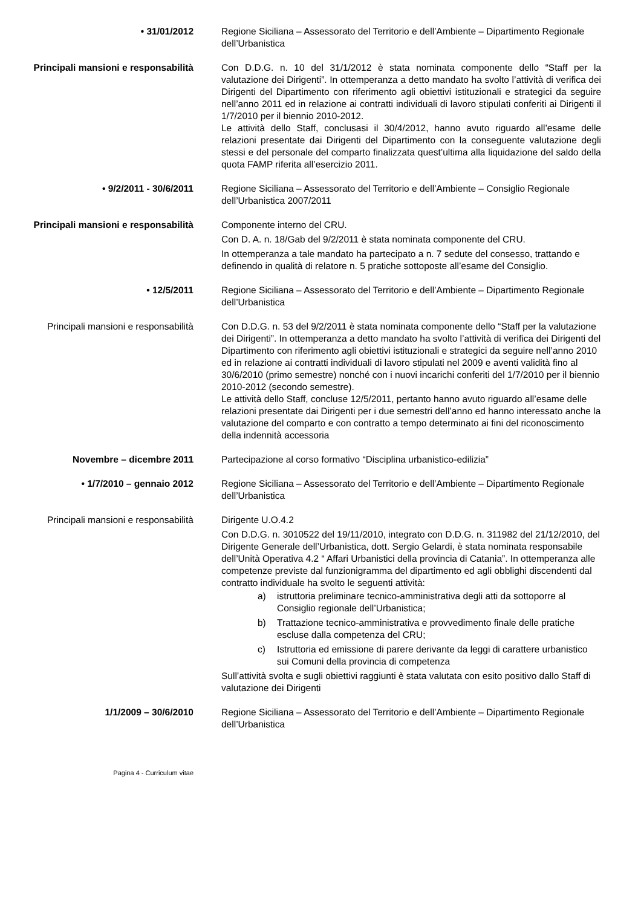• 31/01/2012 Regione Siciliana – Assessorato del Territorio e dell’Ambiente – Dipartimento Regionale dell’Urbanistica
Principali mansioni e responsabilità
Con D.D.G. n. 10 del 31/1/2012 è stata nominata componente dello “Staff per la valutazione dei Dirigenti”. In ottemperanza a detto mandato ha svolto l’attività di verifica dei Dirigenti del Dipartimento con riferimento agli obiettivi istituzionali e strategici da seguire nell’anno 2011 ed in relazione ai contratti individuali di lavoro stipulati conferiti ai Dirigenti il 1/7/2010 per il biennio 2010-2012.
Le attività dello Staff, conclusasi il 30/4/2012, hanno avuto riguardo all’esame delle relazioni presentate dai Dirigenti del Dipartimento con la conseguente valutazione degli stessi e del personale del comparto finalizzata quest’ultima alla liquidazione del saldo della quota FAMP riferita all’esercizio 2011.
• 9/2/2011 - 30/6/2011 Regione Siciliana – Assessorato del Territorio e dell’Ambiente – Consiglio Regionale dell’Urbanistica 2007/2011
Principali mansioni e responsabilità
Componente interno del CRU.
Con D. A. n. 18/Gab del 9/2/2011 è stata nominata componente del CRU.
In ottemperanza a tale mandato ha partecipato a n. 7 sedute del consesso, trattando e definendo in qualità di relatore n. 5 pratiche sottoposte all’esame del Consiglio.
• 12/5/2011 Regione Siciliana – Assessorato del Territorio e dell’Ambiente – Dipartimento Regionale dell’Urbanistica
Principali mansioni e responsabilità
Con D.D.G. n. 53 del 9/2/2011 è stata nominata componente dello “Staff per la valutazione dei Dirigenti”. In ottemperanza a detto mandato ha svolto l’attività di verifica dei Dirigenti del Dipartimento con riferimento agli obiettivi istituzionali e strategici da seguire nell’anno 2010 ed in relazione ai contratti individuali di lavoro stipulati nel 2009 e aventi validità fino al 30/6/2010 (primo semestre) nonché con i nuovi incarichi conferiti del 1/7/2010 per il biennio 2010-2012 (secondo semestre).
Le attività dello Staff, concluse 12/5/2011, pertanto hanno avuto riguardo all’esame delle relazioni presentate dai Dirigenti per i due semestri dell’anno ed hanno interessato anche la valutazione del comparto e con contratto a tempo determinato ai fini del riconoscimento della indennità accessoria
Novembre – dicembre 2011 Partecipazione al corso formativo “Disciplina urbanistico-edilizia”
• 1/7/2010 – gennaio 2012 Regione Siciliana – Assessorato del Territorio e dell’Ambiente – Dipartimento Regionale dell’Urbanistica
Principali mansioni e responsabilità
Dirigente U.O.4.2
Con D.D.G. n. 3010522 del 19/11/2010, integrato con D.D.G. n. 311982 del 21/12/2010, del Dirigente Generale dell’Urbanistica, dott. Sergio Gelardi, è stata nominata responsabile dell’Unità Operativa 4.2 “ Affari Urbanistici della provincia di Catania”. In ottemperanza alle competenze previste dal funzionigramma del dipartimento ed agli obblighi discendenti dal contratto individuale ha svolto le seguenti attività:
a) istruttoria preliminare tecnico-amministrativa degli atti da sottoporre al Consiglio regionale dell’Urbanistica;
b) Trattazione tecnico-amministrativa e provvedimento finale delle pratiche escluse dalla competenza del CRU;
c) Istruttoria ed emissione di parere derivante da leggi di carattere urbanistico sui Comuni della provincia di competenza
Sull’attività svolta e sugli obiettivi raggiunti è stata valutata con esito positivo dallo Staff di valutazione dei Dirigenti
1/1/2009 – 30/6/2010 Regione Siciliana – Assessorato del Territorio e dell’Ambiente – Dipartimento Regionale dell’Urbanistica
Pagina 4 - Curriculum vitae